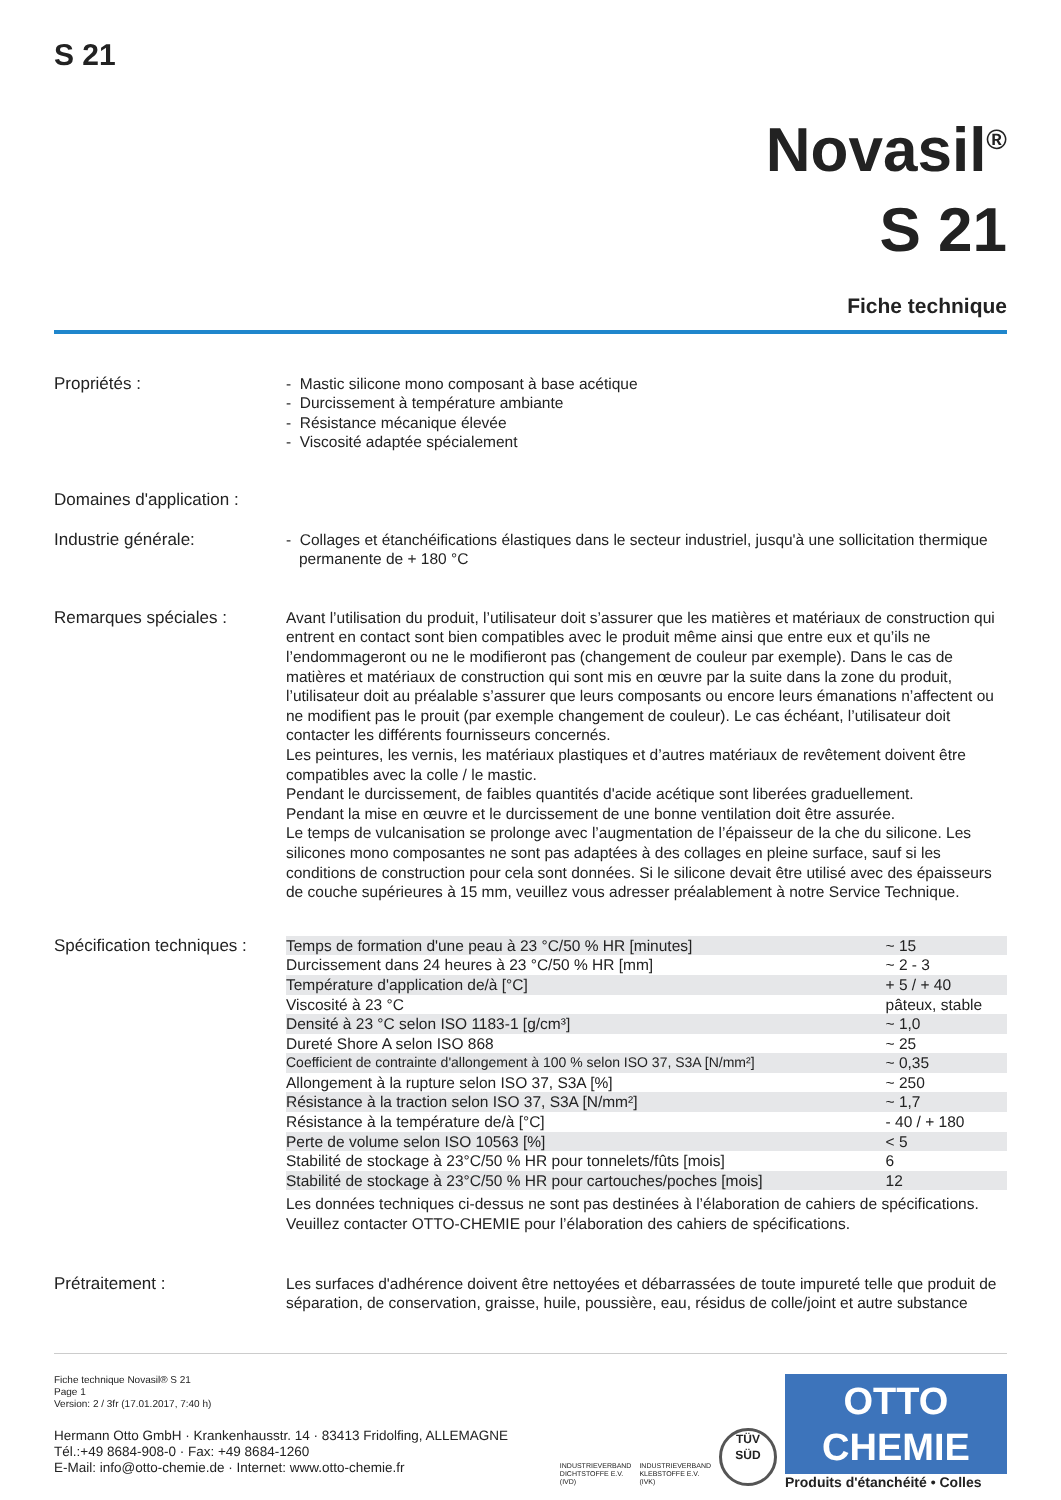S 21
Novasil<sup>®</sup>
S 21
Fiche technique
Propriétés : - Mastic silicone mono composant à base acétique
- Durcissement à température ambiante
- Résistance mécanique élevée
- Viscosité adaptée spécialement
Domaines d'application :
Industrie générale: - Collages et étanchéifications élastiques dans le secteur industriel, jusqu'à une sollicitation thermique
permanente de + 180 °C
Remarques spéciales : Avant l’utilisation du produit, l’utilisateur doit s’assurer que les matières et matériaux de construction qui entrent en contact sont bien compatibles avec le produit même ainsi que entre eux et qu’ils ne l’endommageront ou ne le modifieront pas (changement de couleur par exemple). Dans le cas de matières et matériaux de construction qui sont mis en œuvre par la suite dans la zone du produit, l’utilisateur doit au préalable s’assurer que leurs composants ou encore leurs émanations n’affectent ou ne modifient pas le prouit (par exemple changement de couleur). Le cas échéant, l’utilisateur doit contacter les différents fournisseurs concernés.
Les peintures, les vernis, les matériaux plastiques et d’autres matériaux de revêtement doivent être compatibles avec la colle / le mastic.
Pendant le durcissement, de faibles quantités d'acide acétique sont liberées graduellement.
Pendant la mise en œuvre et le durcissement de une bonne ventilation doit être assurée.
Le temps de vulcanisation se prolonge avec l’augmentation de l’épaisseur de la che du silicone. Les silicones mono composantes ne sont pas adaptées à des collages en pleine surface, sauf si les conditions de construction pour cela sont données. Si le silicone devait être utilisé avec des épaisseurs de couche supérieures à 15 mm, veuillez vous adresser préalablement à notre Service Technique.
Spécification techniques :
| Temps de formation d'une peau à 23 °C/50 % HR [minutes] | ~ 15 |
| Durcissement dans 24 heures à 23 °C/50 % HR [mm] | ~ 2 - 3 |
| Température d'application de/à [°C] | + 5 / + 40 |
| Viscosité à 23 °C | pâteux, stable |
| Densité à 23 °C selon ISO 1183-1 [g/cm³] | ~ 1,0 |
| Dureté Shore A selon ISO 868 | ~ 25 |
| Coefficient de contrainte d'allongement à 100 % selon ISO 37, S3A [N/mm²] | ~ 0,35 |
| Allongement à la rupture selon ISO 37, S3A [%] | ~ 250 |
| Résistance à la traction selon ISO 37, S3A [N/mm²] | ~ 1,7 |
| Résistance à la température de/à [°C] | - 40 / + 180 |
| Perte de volume selon ISO 10563 [%] | < 5 |
| Stabilité de stockage à 23°C/50 % HR pour tonnelets/fûts [mois] | 6 |
| Stabilité de stockage à 23°C/50 % HR pour cartouches/poches [mois] | 12 |
Les données techniques ci-dessus ne sont pas destinées à l’élaboration de cahiers de spécifications.
Veuillez contacter OTTO-CHEMIE pour l’élaboration des cahiers de spécifications.
Prétraitement : Les surfaces d'adhérence doivent être nettoyées et débarrassées de toute impureté telle que produit de séparation, de conservation, graisse, huile, poussière, eau, résidus de colle/joint et autre substance
Fiche technique Novasil® S 21
Page 1
Version: 2 / 3fr (17.01.2017, 7:40 h)
Hermann Otto GmbH · Krankenhausstr. 14 · 83413 Fridolfing, ALLEMAGNE
Tél.:+49 8684-908-0 · Fax: +49 8684-1260
E-Mail: info@otto-chemie.de · Internet: www.otto-chemie.fr
INDUSTRIEVERBAND
DICHTSTOFFE E.V.
(IVD)
INDUSTRIEVERBAND
KLEBSTOFFE E.V.
(IVK)
TÜV
SÜD
OTTO
CHEMIE
Produits d'étanchéité • Colles